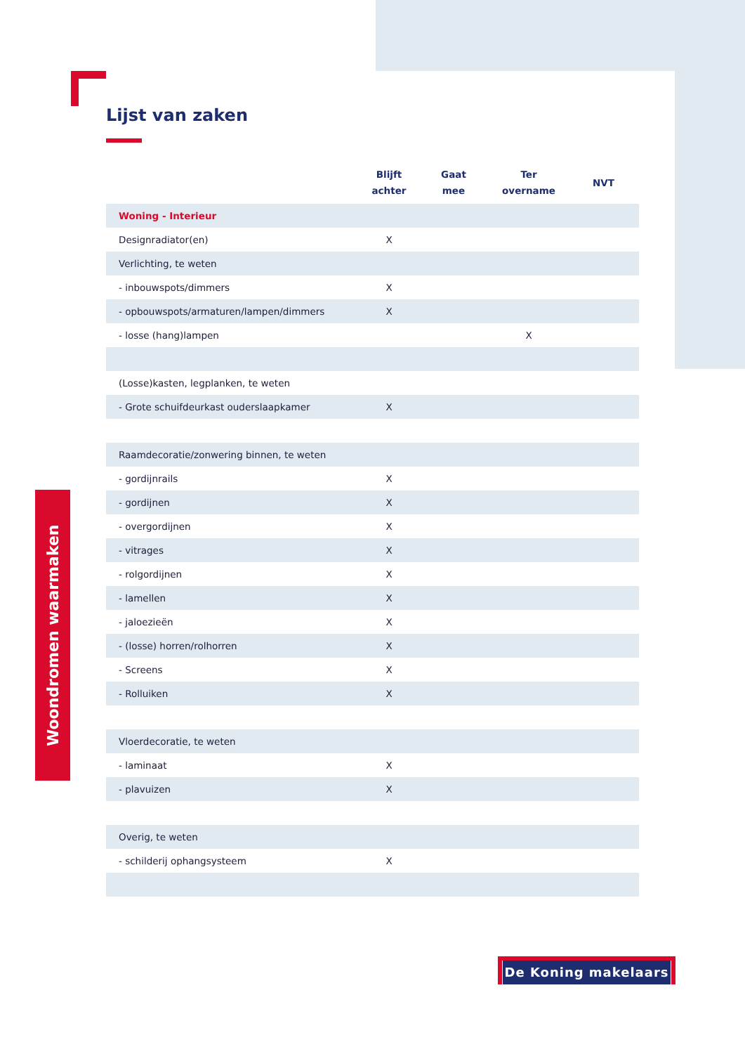Lijst van zaken
| | Blijft achter | Gaat mee | Ter overname | NVT |
| --- | --- | --- | --- | --- |
| Woning - Interieur | | | | |
| Designradiator(en) | X | | | |
| Verlichting, te weten | | | | |
| - inbouwspots/dimmers | X | | | |
| - opbouwspots/armaturen/lampen/dimmers | X | | | |
| - losse (hang)lampen | | | X | |
| (Losse)kasten, legplanken, te weten | | | | |
| - Grote schuifdeurkast ouderslaapkamer | X | | | |
| Raamdecoratie/zonwering binnen, te weten | | | | |
| - gordijnrails | X | | | |
| - gordijnen | X | | | |
| - overgordijnen | X | | | |
| - vitrages | X | | | |
| - rolgordijnen | X | | | |
| - lamellen | X | | | |
| - jaloezieën | X | | | |
| - (losse) horren/rolhorren | X | | | |
| - Screens | X | | | |
| - Rolluiken | X | | | |
| Vloerdecoratie, te weten | | | | |
| - laminaat | X | | | |
| - plavuizen | X | | | |
| Overig, te weten | | | | |
| - schilderij ophangsysteem | X | | | |
Woondromen waarmaken
De Koning makelaars